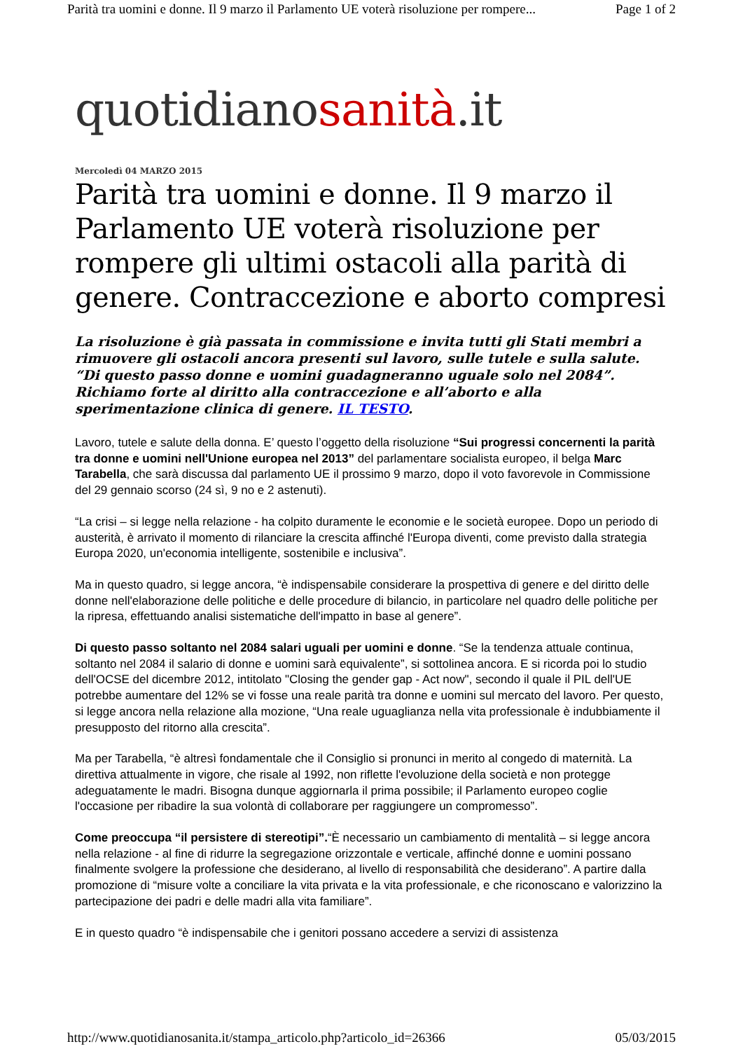Parità tra uomini e donne. Il 9 marzo il Parlamento UE voterà risoluzione per rompere... Page 1 of 2
quotidianosanità.it
Mercoledì 04 MARZO 2015
Parità tra uomini e donne. Il 9 marzo il Parlamento UE voterà risoluzione per rompere gli ultimi ostacoli alla parità di genere. Contraccezione e aborto compresi
La risoluzione è già passata in commissione e invita tutti gli Stati membri a rimuovere gli ostacoli ancora presenti sul lavoro, sulle tutele e sulla salute. “Di questo passo donne e uomini guadagneranno uguale solo nel 2084”. Richiamo forte al diritto alla contraccezione e all’aborto e alla sperimentazione clinica di genere. IL TESTO.
Lavoro, tutele e salute della donna. E’ questo l’oggetto della risoluzione “Sui progressi concernenti la parità tra donne e uomini nell'Unione europea nel 2013” del parlamentare socialista europeo, il belga Marc Tarabella, che sarà discussa dal parlamento UE il prossimo 9 marzo, dopo il voto favorevole in Commissione del 29 gennaio scorso (24 sì, 9 no e 2 astenuti).
“La crisi – si legge nella relazione - ha colpito duramente le economie e le società europee. Dopo un periodo di austerità, è arrivato il momento di rilanciare la crescita affinché l'Europa diventi, come previsto dalla strategia Europa 2020, un'economia intelligente, sostenibile e inclusiva”.
Ma in questo quadro, si legge ancora, “è indispensabile considerare la prospettiva di genere e del diritto delle donne nell'elaborazione delle politiche e delle procedure di bilancio, in particolare nel quadro delle politiche per la ripresa, effettuando analisi sistematiche dell'impatto in base al genere”.
Di questo passo soltanto nel 2084 salari uguali per uomini e donne. “Se la tendenza attuale continua, soltanto nel 2084 il salario di donne e uomini sarà equivalente”, si sottolinea ancora. E si ricorda poi lo studio dell'OCSE del dicembre 2012, intitolato "Closing the gender gap - Act now", secondo il quale il PIL dell'UE potrebbe aumentare del 12% se vi fosse una reale parità tra donne e uomini sul mercato del lavoro. Per questo, si legge ancora nella relazione alla mozione, “Una reale uguaglianza nella vita professionale è indubbiamente il presupposto del ritorno alla crescita”.
Ma per Tarabella, “è altresì fondamentale che il Consiglio si pronunci in merito al congedo di maternità. La direttiva attualmente in vigore, che risale al 1992, non riflette l'evoluzione della società e non protegge adeguatamente le madri. Bisogna dunque aggiornarla il prima possibile; il Parlamento europeo coglie l'occasione per ribadire la sua volontà di collaborare per raggiungere un compromesso”.
Come preoccupa “il persistere di stereotipi”.“È necessario un cambiamento di mentalità – si legge ancora nella relazione - al fine di ridurre la segregazione orizzontale e verticale, affinché donne e uomini possano finalmente svolgere la professione che desiderano, al livello di responsabilità che desiderano”. A partire dalla promozione di “misure volte a conciliare la vita privata e la vita professionale, e che riconoscano e valorizzino la partecipazione dei padri e delle madri alla vita familiare”.
E in questo quadro “è indispensabile che i genitori possano accedere a servizi di assistenza
http://www.quotidianosanita.it/stampa_articolo.php?articolo_id=26366 05/03/2015